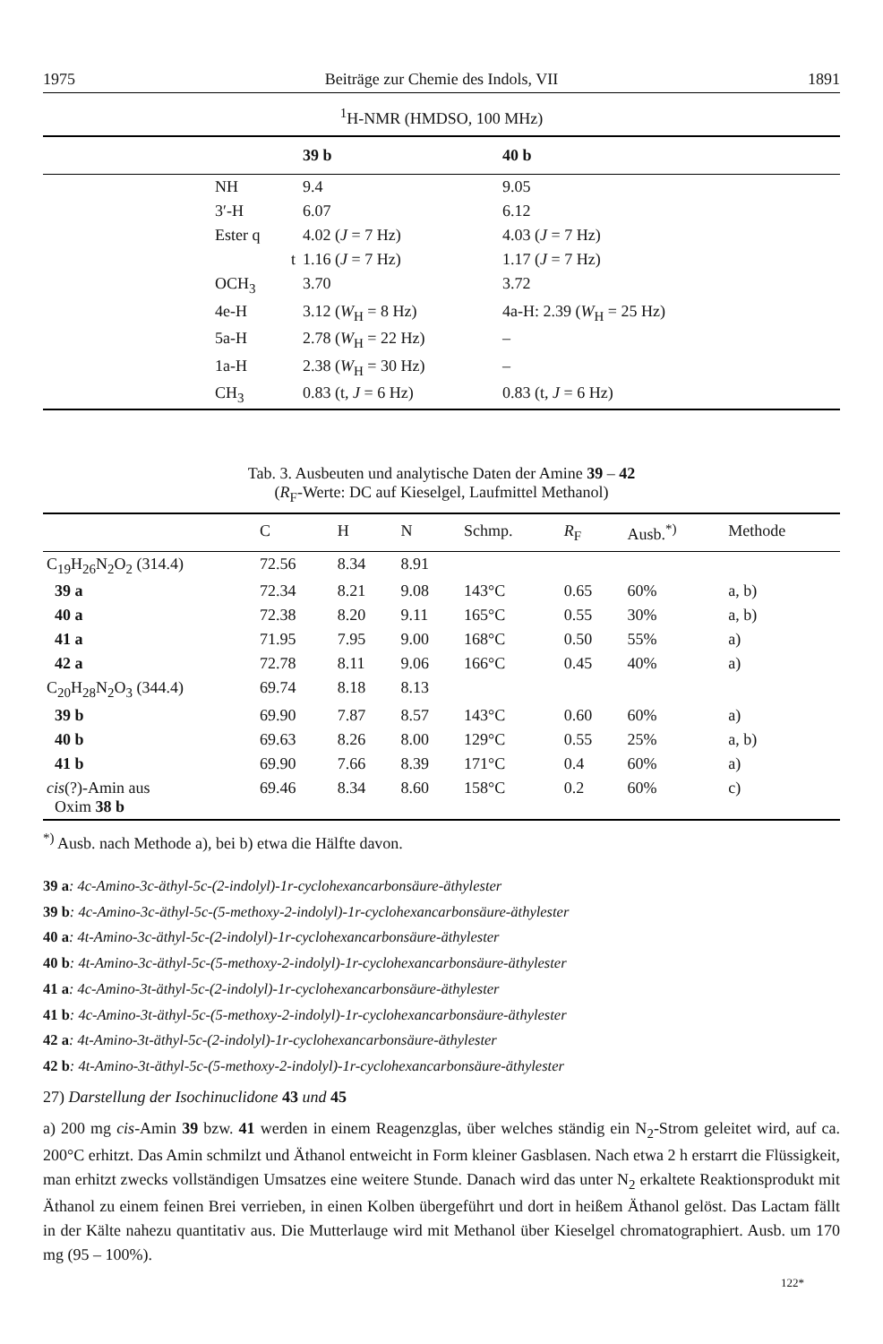1975 Beiträge zur Chemie des Indols, VII 1891
<sup>1</sup>H-NMR (HMDSO, 100 MHz)
| | | 39 b | 40 b |
| --- | --- | --- | --- |
| | NH | 9.4 | 9.05 |
| | 3′-H | 6.07 | 6.12 |
| | Ester q | 4.02 ( J = 7 Hz) | 4.03 ( J = 7 Hz) |
| | t | 1.16 ( J = 7 Hz) | 1.17 ( J = 7 Hz) |
| | OCH<sub>3</sub> | 3.70 | 3.72 |
| | 4e-H | 3.12 ( W<sub>H</sub> = 8 Hz) | 4a-H: 2.39 ( W<sub>H</sub> = 25 Hz) |
| | 5a-H | 2.78 ( W<sub>H</sub> = 22 Hz) | – |
| | 1a-H | 2.38 ( W<sub>H</sub> = 30 Hz) | – |
| | CH<sub>3</sub> | 0.83 (t, J = 6 Hz) | 0.83 (t, J = 6 Hz) |
Tab. 3. Ausbeuten und analytische Daten der Amine 39 – 42
(R<sub>F</sub>-Werte: DC auf Kieselgel, Laufmittel Methanol)
| | C | H | N | Schmp. | R<sub>F</sub> | Ausb.<sup>*)</sup> | Methode |
| --- | --- | --- | --- | --- | --- | --- | --- |
| C<sub>19</sub>H<sub>26</sub>N<sub>2</sub>O<sub>2</sub> (314.4) | 72.56 | 8.34 | 8.91 | | | | |
| 39 a | 72.34 | 8.21 | 9.08 | 143°C | 0.65 | 60% | a, b) |
| 40 a | 72.38 | 8.20 | 9.11 | 165°C | 0.55 | 30% | a, b) |
| 41 a | 71.95 | 7.95 | 9.00 | 168°C | 0.50 | 55% | a) |
| 42 a | 72.78 | 8.11 | 9.06 | 166°C | 0.45 | 40% | a) |
| C<sub>20</sub>H<sub>28</sub>N<sub>2</sub>O<sub>3</sub> (344.4) | 69.74 | 8.18 | 8.13 | | | | |
| 39 b | 69.90 | 7.87 | 8.57 | 143°C | 0.60 | 60% | a) |
| 40 b | 69.63 | 8.26 | 8.00 | 129°C | 0.55 | 25% | a, b) |
| 41 b | 69.90 | 7.66 | 8.39 | 171°C | 0.4 | 60% | a) |
| cis (?)-Amin aus Oxim 38 b | 69.46 | 8.34 | 8.60 | 158°C | 0.2 | 60% | c) |
<sup>*)</sup> Ausb. nach Methode a), bei b) etwa die Hälfte davon.
39 a: 4c-Amino-3c-äthyl-5c-(2-indolyl)-1r-cyclohexancarbonsäure-äthylester
39 b: 4c-Amino-3c-äthyl-5c-(5-methoxy-2-indolyl)-1r-cyclohexancarbonsäure-äthylester
40 a: 4t-Amino-3c-äthyl-5c-(2-indolyl)-1r-cyclohexancarbonsäure-äthylester
40 b: 4t-Amino-3c-äthyl-5c-(5-methoxy-2-indolyl)-1r-cyclohexancarbonsäure-äthylester
41 a: 4c-Amino-3t-äthyl-5c-(2-indolyl)-1r-cyclohexancarbonsäure-äthylester
41 b: 4c-Amino-3t-äthyl-5c-(5-methoxy-2-indolyl)-1r-cyclohexancarbonsäure-äthylester
42 a: 4t-Amino-3t-äthyl-5c-(2-indolyl)-1r-cyclohexancarbonsäure-äthylester
42 b: 4t-Amino-3t-äthyl-5c-(5-methoxy-2-indolyl)-1r-cyclohexancarbonsäure-äthylester
27) Darstellung der Isochinuclidone 43 und 45
a) 200 mg cis-Amin 39 bzw. 41 werden in einem Reagenzglas, über welches ständig ein N<sub>2</sub>-Strom geleitet wird, auf ca. 200°C erhitzt. Das Amin schmilzt und Äthanol entweicht in Form kleiner Gasblasen. Nach etwa 2 h erstarrt die Flüssigkeit, man erhitzt zwecks vollständigen Umsatzes eine weitere Stunde. Danach wird das unter N<sub>2</sub> erkaltete Reaktionsprodukt mit Äthanol zu einem feinen Brei verrieben, in einen Kolben übergeführt und dort in heißem Äthanol gelöst. Das Lactam fällt in der Kälte nahezu quantitativ aus. Die Mutterlauge wird mit Methanol über Kieselgel chromatographiert. Ausb. um 170 mg (95 – 100%).
122*